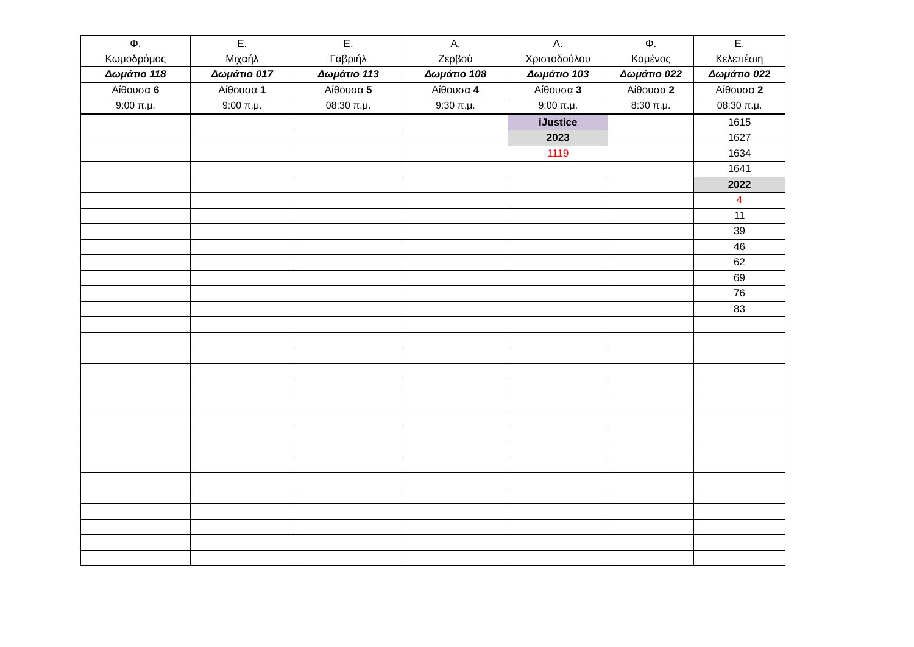| Φ. Κωμοδρόμος | Ε. Μιχαήλ | Ε. Γαβριήλ | Α. Ζερβού | Λ. Χριστοδούλου | Φ. Καμένος | Ε. Κελεπέσιη |
| Δωμάτιο 118 | Δωμάτιο 017 | Δωμάτιο 113 | Δωμάτιο 108 | Δωμάτιο 103 | Δωμάτιο 022 | Δωμάτιο 022 |
| Αίθουσα 6 | Αίθουσα 1 | Αίθουσα 5 | Αίθουσα 4 | Αίθουσα 3 | Αίθουσα 2 | Αίθουσα 2 |
| 9:00 π.μ. | 9:00 π.μ. | 08:30 π.μ. | 9:30 π.μ. | 9:00 π.μ. | 8:30 π.μ. | 08:30 π.μ. |
| | | | | iJustice | | 1615 |
| | | | | 2023 | | 1627 |
| | | | | 1119 | | 1634 |
| | | | | | | 1641 |
| | | | | | | 2022 |
| | | | | | | 4 |
| | | | | | | 11 |
| | | | | | | 39 |
| | | | | | | 46 |
| | | | | | | 62 |
| | | | | | | 69 |
| | | | | | | 76 |
| | | | | | | 83 |